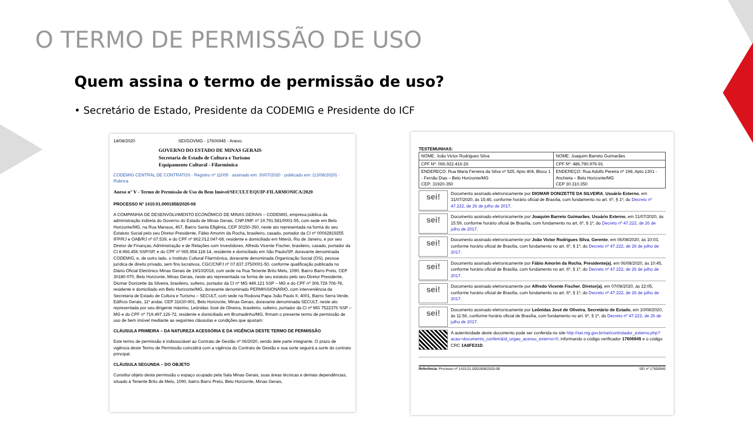O TERMO DE PERMISSÃO DE USO
Quem assina o termo de permissão de uso?
• Secretário de Estado, Presidente da CODEMIG e Presidente do ICF
14/08/2020 SEI/GOVMG - 17606945 - Anexo
GOVERNO DO ESTADO DE MINAS GERAIS
Secretaria de Estado de Cultura e Turismo
Equipamento Cultural - Filarmônica
CODEMIG CENTRAL DE CONTRATOS · Registro nº 11005 · assinado em: 30/07/2020 · publicado em: (13/08/2020) · Rubrica
Anexo n° V - Termo de Permissão de Uso do Bem Imóvel/SECULT/EQUIP-FILARMONICA/2020
PROCESSO Nº 1410.01.0001858/2020-08
A COMPANHIA DE DESENVOLVIMENTO ECONÔMICO DE MINAS GERAIS – CODEMIG, empresa pública da administração indireta do Governo do Estado de Minas Gerais, CNPJ/MF nº 19.791.581/0001-55, com sede em Belo Horizonte/MG, na Rua Manaus, 467, Bairro Santa Efigênia, CEP 30150-350, neste ato representada na forma do seu Estatuto Social pelo seu Diretor-Presidente, Fábio Amorim da Rocha, brasileiro, casado, portador da CI nº 00062819255 IFP/RJ e OAB/RJ nº 67.539, e do CPF nº 862.012.047-68; residente e domiciliado em Niterói, Rio de Janeiro, e por seu Diretor de Finanças, Administração e de Relações com Investidores, Alfredo Vicente Fischer, brasileiro, casado, portador da CI 8.966.456 SSP/SP, e do CPF nº 065.954.118-14, residente e domiciliado em São Paulo/SP, doravante denominada CODEMIG, e, de outro lado, o Instituto Cultural Filarmônica, doravante denominada Organização Social (OS), pessoa jurídica de direito privado, sem fins lucrativos, CGC/CNPJ nº 07.837.375/0001-50, conforme qualificação publicada no Diário Oficial Eletrônico Minas Gerais de 19/10/2018, com sede na Rua Tenente Brito Melo, 1090, Bairro Barro Preto, CEP 30180-070, Belo Horizonte, Minas Gerais, neste ato representada na forma de seu estatuto pelo seu Diretor Presidente, Diomar Donizette da Silveira, brasileiro, solteiro, portador da CI nº MG 449.121 SSP – MG e do CPF nº 306.729.706-78, residente e domiciliado em Belo Horizonte/MG, doravante denominado PERMISSIONÁRIO, com interveniência da Secretaria de Estado de Cultura e Turismo – SECULT, com sede na Rodovia Papa João Paulo II, 4001, Bairro Serra Verde, Edifício Gerais, 11º andar, CEP 31630-901, Belo Horizonte, Minas Gerais, doravante denominada SECULT, neste ato representada por seu dirigente máximo, Leônidas José de Oliveira, brasileiro, solteiro, portador da CI nº MG 7522376 SSP – MG e do CPF nº 719.497.126-72, residente e domiciliado em Brumadinho/MG, firmam o presente termo de permissão de uso de bem imóvel mediante as seguintes cláusulas e condições que ajustam:
CLÁUSULA PRIMEIRA – DA NATUREZA ACESSÓRIA E DA VIGÊNCIA DESTE TERMO DE PERMISSÃO
Este termo de permissão é indissociável ao Contrato de Gestão nº 06/2020, sendo dele parte integrante. O prazo de vigência deste Termo de Permissão coincidirá com a vigência do Contrato de Gestão e sua sorte seguirá a sorte do contrato principal.
CLÁUSULA SEGUNDA – DO OBJETO
Constitui objeto desta permissão o espaço ocupado pela Sala Minas Gerais, suas áreas técnicas e demais dependências, situado à Tenente Brito de Melo, 1090, bairro Barro Preto, Belo Horizonte, Minas Gerais,
TESTEMUNHAS:
| NOME: João Victor Rodrigues Silva | NOME: Joaquim Barreto Guimarães |
| CPF Nº: 066.922.416-26 | CPF Nº: 486.790.976-91 |
| ENDEREÇO: Rua Maria Ferreira da Silva nº 525, Apto 404, Bloco 1 - Fernão Dias – Belo Horizonte/MG CEP: 31920-350 | ENDEREÇO: Rua Adolfo Pereira nº 198, Apto 1301 - Anchieta – Belo Horizonte/MG CEP 30.310.350 |
sei! Documento assinado eletronicamente por DIOMAR DONIZETTE DA SILVEIRA, Usuário Externo, em 31/07/2020, às 15:46, conforme horário oficial de Brasília, com fundamento no art. 6º, § 1º, do Decreto nº 47.222, de 26 de julho de 2017.
sei! Documento assinado eletronicamente por Joaquim Barreto Guimarães, Usuário Externo, em 31/07/2020, às 15:59, conforme horário oficial de Brasília, com fundamento no art. 6º, § 1º, do Decreto nº 47.222, de 26 de julho de 2017.
sei! Documento assinado eletronicamente por João Victor Rodrigues Silva, Gerente, em 06/08/2020, às 10:03, conforme horário oficial de Brasília, com fundamento no art. 6º, § 1º, do Decreto nº 47.222, de 26 de julho de 2017.
sei! Documento assinado eletronicamente por Fábio Amorim da Rocha, Presidente(a), em 06/08/2020, às 10:45, conforme horário oficial de Brasília, com fundamento no art. 6º, § 1º, do Decreto nº 47.222, de 26 de julho de 2017.
sei! Documento assinado eletronicamente por Alfredo Vicente Fischer, Diretor(a), em 07/08/2020, às 22:05, conforme horário oficial de Brasília, com fundamento no art. 6º, § 1º, do Decreto nº 47.222, de 26 de julho de 2017.
sei! Documento assinado eletronicamente por Leônidas José de Oliveira, Secretário de Estado, em 10/08/2020, às 11:56, conforme horário oficial de Brasília, com fundamento no art. 6º, § 1º, do Decreto nº 47.222, de 26 de julho de 2017.
A autenticidade deste documento pode ser conferida no site http://sei.mg.gov.br/sei/controlador_externo.php?acao=documento_conferir&id_orgao_acesso_externo=0, informando o código verificador 17606945 e o código CRC 1A8FE31D.
Referência: Processo nº 1410.01.0001858/2020-08 SEI nº 17606945